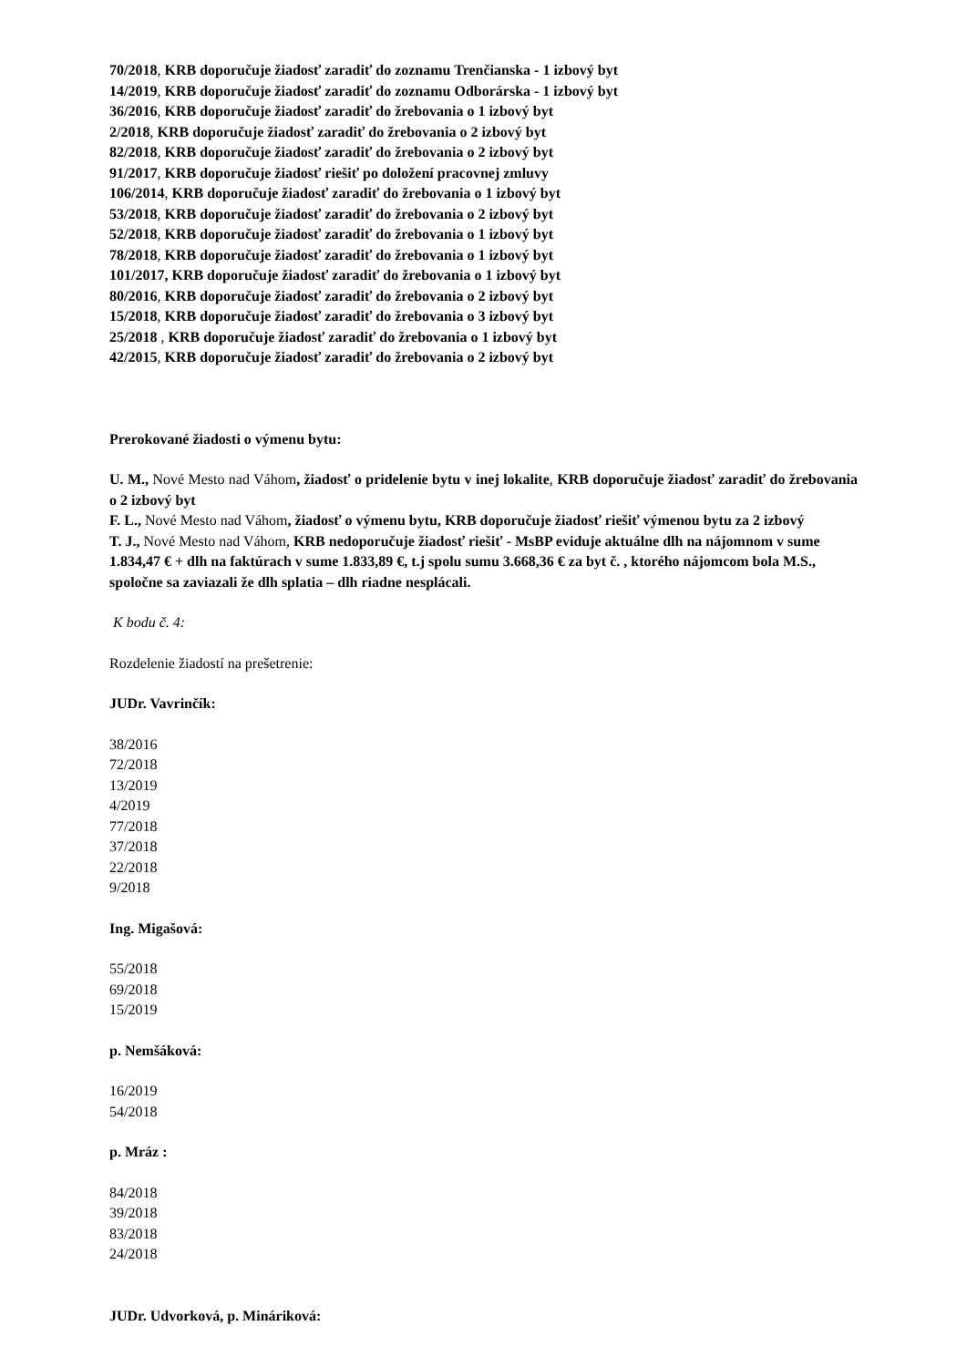70/2018, KRB doporučuje žiadosť zaradiť do zoznamu Trenčianska - 1 izbový byt
14/2019, KRB doporučuje žiadosť zaradiť do zoznamu Odborárska - 1 izbový byt
36/2016, KRB doporučuje žiadosť zaradiť do žrebovania o 1 izbový byt
2/2018, KRB doporučuje žiadosť zaradiť do žrebovania o 2 izbový byt
82/2018, KRB doporučuje žiadosť zaradiť do žrebovania o 2 izbový byt
91/2017, KRB doporučuje žiadosť riešiť po doložení pracovnej zmluvy
106/2014, KRB doporučuje žiadosť zaradiť do žrebovania o 1 izbový byt
53/2018, KRB doporučuje žiadosť zaradiť do žrebovania o 2 izbový byt
52/2018, KRB doporučuje žiadosť zaradiť do žrebovania o 1 izbový byt
78/2018, KRB doporučuje žiadosť zaradiť do žrebovania o 1 izbový byt
101/2017, KRB doporučuje žiadosť zaradiť do žrebovania o 1 izbový byt
80/2016, KRB doporučuje žiadosť zaradiť do žrebovania o 2 izbový byt
15/2018, KRB doporučuje žiadosť zaradiť do žrebovania o 3 izbový byt
25/2018 , KRB doporučuje žiadosť zaradiť do žrebovania o 1 izbový byt
42/2015, KRB doporučuje žiadosť zaradiť do žrebovania o 2 izbový byt
Prerokované žiadosti o výmenu bytu:
U. M., Nové Mesto nad Váhom, žiadosť o pridelenie bytu v inej lokalite, KRB doporučuje žiadosť zaradiť do žrebovania o 2 izbový byt
F. L., Nové Mesto nad Váhom, žiadosť o výmenu bytu, KRB doporučuje žiadosť riešiť výmenou bytu za 2 izbový
T. J., Nové Mesto nad Váhom, KRB nedoporučuje žiadosť riešiť - MsBP eviduje aktuálne dlh na nájomnom v sume 1.834,47 € + dlh na faktúrach v sume 1.833,89 €, t.j spolu sumu 3.668,36 € za byt č. , ktorého nájomcom bola M.S., spoločne sa zaviazali že dlh splatia – dlh riadne nesplácali.
K bodu č. 4:
Rozdelenie žiadostí na prešetrenie:
JUDr. Vavrinčík:
38/2016
72/2018
13/2019
4/2019
77/2018
37/2018
22/2018
9/2018
Ing. Migašová:
55/2018
69/2018
15/2019
p. Nemšáková:
16/2019
54/2018
p. Mráz :
84/2018
39/2018
83/2018
24/2018
JUDr. Udvorková, p. Mináriková: